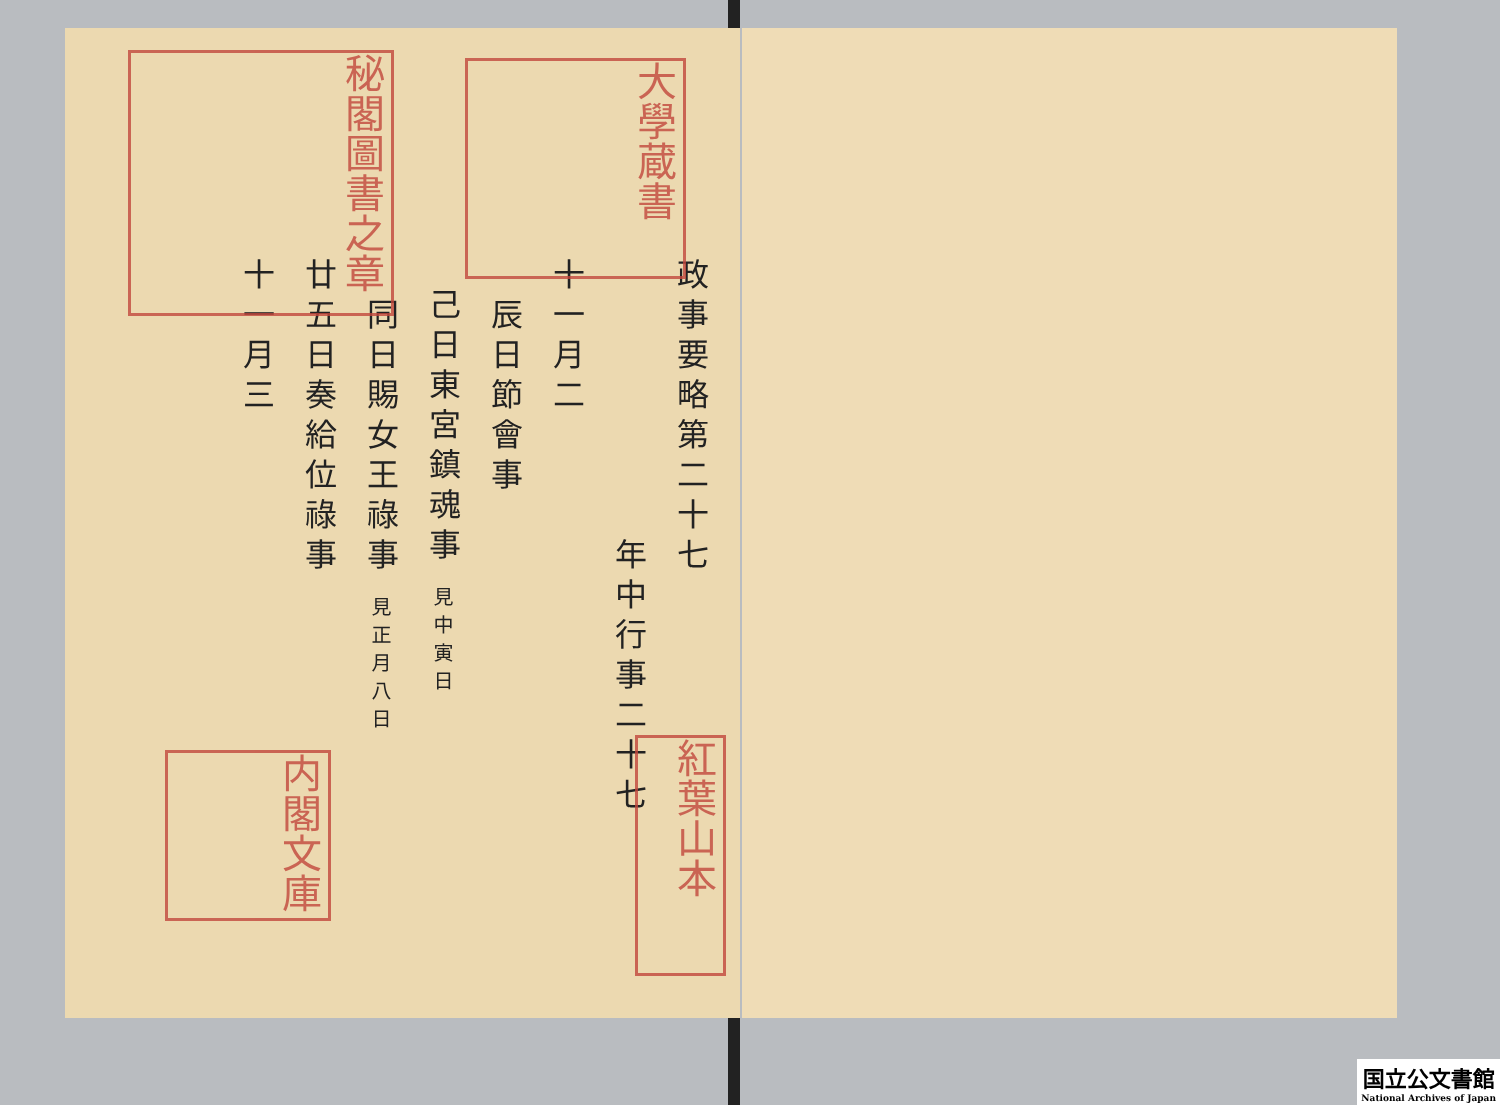政事要略第二十七
年中行事二十七
十一月二
辰日節會事
己日東宮鎮魂事 見中寅日
同日賜女王祿事 見正月八日
廿五日奏給位祿事
十一月三
秘閣圖書之章
大學蔵書
内閣文庫
紅葉山本
国立公文書館
National Archives of Japan